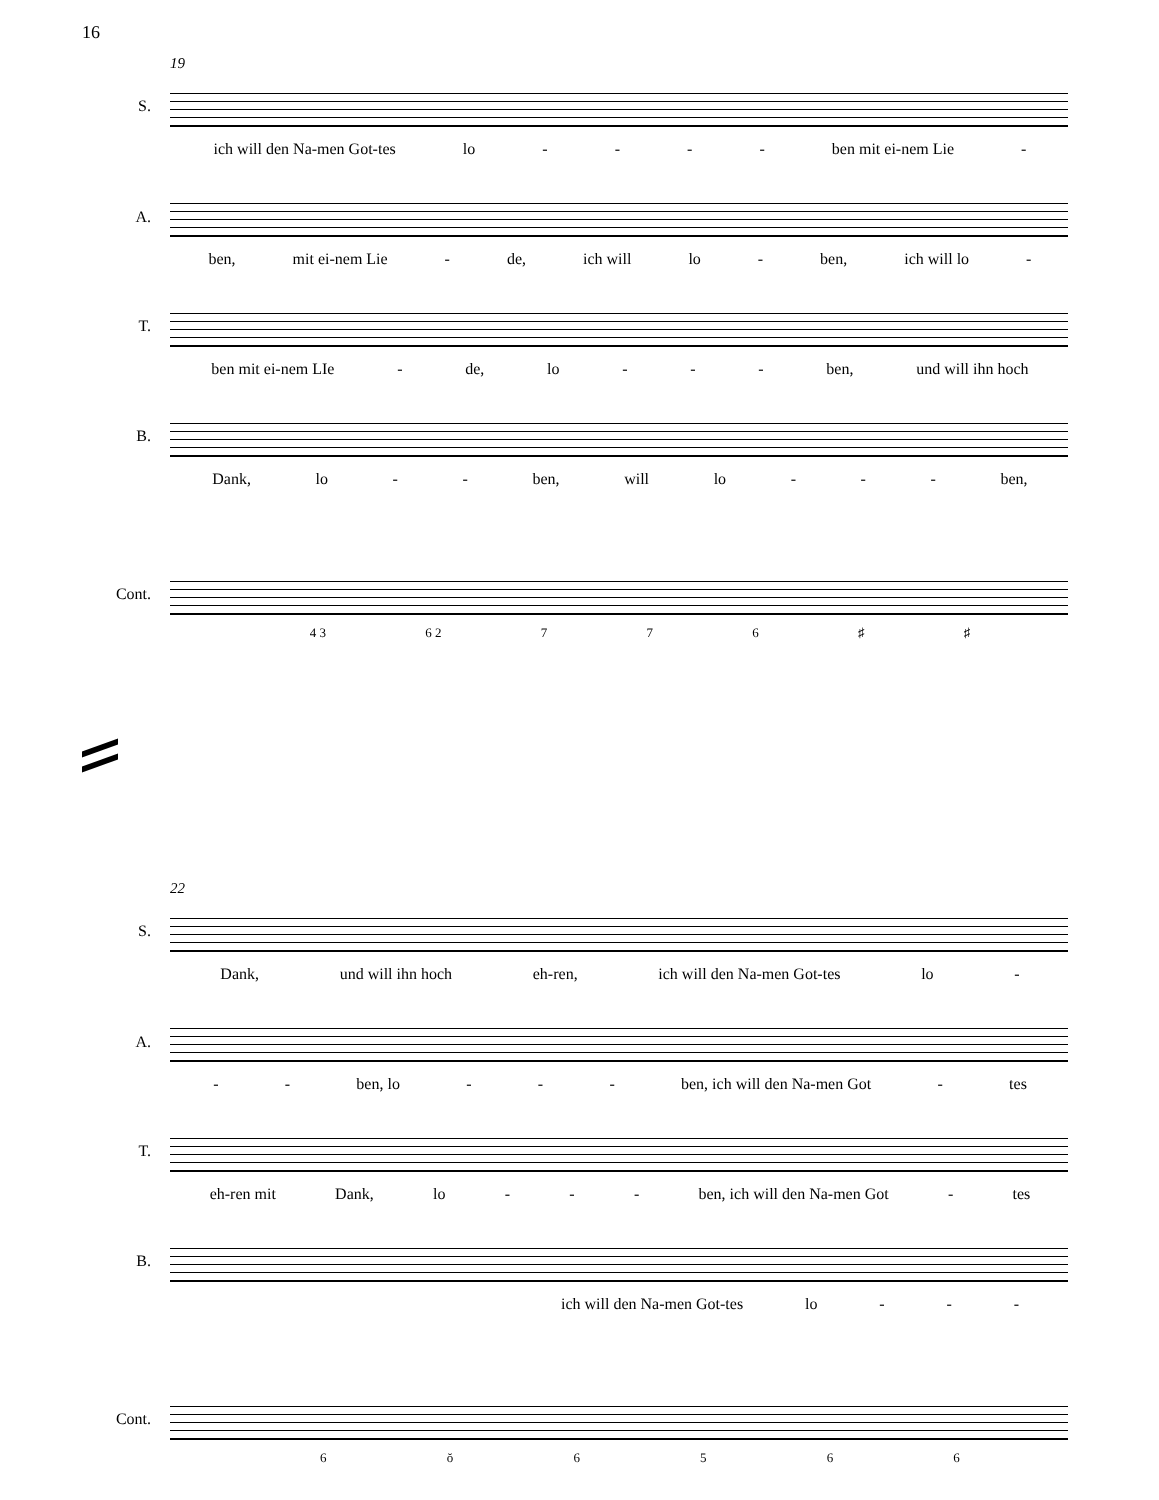16
19
S.
ich will den Na-men Got-tes lo - - - - ben mit ei-nem Lie -
A.
ben, mit ei-nem Lie - de, ich will lo - ben, ich will lo -
T.
ben mit ei-nem LIe - de, lo - - - ben, und will ihn hoch
B.
Dank, lo - - ben, will lo - - - ben,
Cont.
4 3 6 2 776 ♯ ♯
22
S.
Dank, und will ihn hoch eh-ren, ich will den Na-men Got-tes lo -
A.
- - ben, lo - - - ben, ich will den Na-men Got - tes
T.
eh-ren mit Dank, lo - - - ben, ich will den Na-men Got - tes
B.
ich will den Na-men Got-tes lo - - -
Cont.
6 ŏ 6566